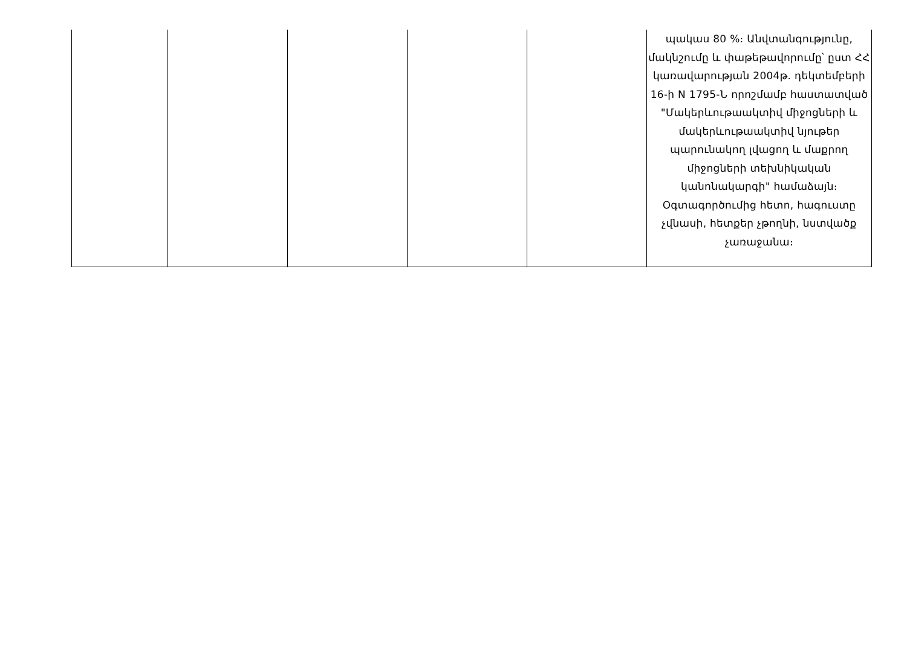| | | | | | պակաս 80 %։ Անվտանգությունը, մակնշումը և փաթեթավորումը՝ ըստ ՀՀ կառավարության 2004թ. դեկտեմբերի 16-ի N 1795-Ն որոշմամբ հաստատված "Մակերևութաակտիվ միջոցների և մակերևութաակտիվ նյութեր պարունակող լվացող և մաքրող միջոցների տեխնիկական կանոնակարգի" համաձայն։ Օգտագործումից հետո, հագուստը չվնասի, հետքեր չթողնի, նստվածք չառաջանա։ |